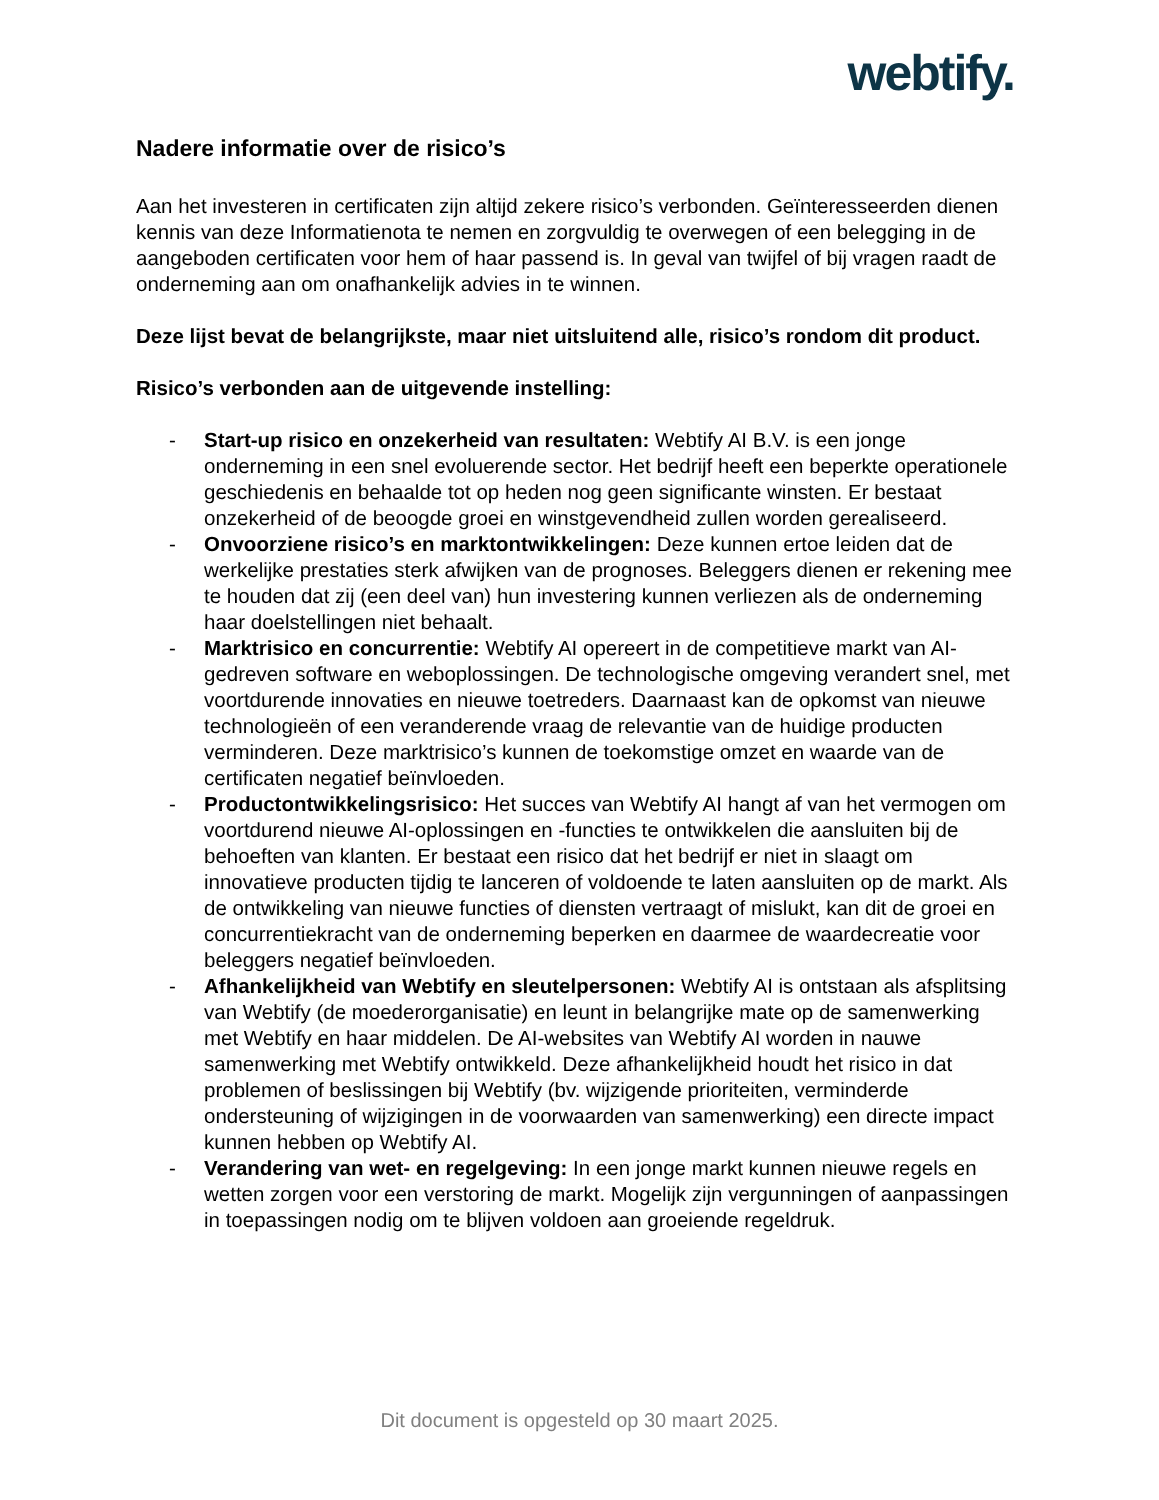webtify.
Nadere informatie over de risico’s
Aan het investeren in certificaten zijn altijd zekere risico’s verbonden. Geïnteresseerden dienen kennis van deze Informatienota te nemen en zorgvuldig te overwegen of een belegging in de aangeboden certificaten voor hem of haar passend is. In geval van twijfel of bij vragen raadt de onderneming aan om onafhankelijk advies in te winnen.
Deze lijst bevat de belangrijkste, maar niet uitsluitend alle, risico’s rondom dit product.
Risico’s verbonden aan de uitgevende instelling:
- Start-up risico en onzekerheid van resultaten: Webtify AI B.V. is een jonge onderneming in een snel evoluerende sector. Het bedrijf heeft een beperkte operationele geschiedenis en behaalde tot op heden nog geen significante winsten. Er bestaat onzekerheid of de beoogde groei en winstgevendheid zullen worden gerealiseerd.
- Onvoorziene risico’s en marktontwikkelingen: Deze kunnen ertoe leiden dat de werkelijke prestaties sterk afwijken van de prognoses. Beleggers dienen er rekening mee te houden dat zij (een deel van) hun investering kunnen verliezen als de onderneming haar doelstellingen niet behaalt.
- Marktrisico en concurrentie: Webtify AI opereert in de competitieve markt van AI-gedreven software en weboplossingen. De technologische omgeving verandert snel, met voortdurende innovaties en nieuwe toetreders. Daarnaast kan de opkomst van nieuwe technologieën of een veranderende vraag de relevantie van de huidige producten verminderen. Deze marktrisico’s kunnen de toekomstige omzet en waarde van de certificaten negatief beïnvloeden.
- Productontwikkelingsrisico: Het succes van Webtify AI hangt af van het vermogen om voortdurend nieuwe AI-oplossingen en -functies te ontwikkelen die aansluiten bij de behoeften van klanten. Er bestaat een risico dat het bedrijf er niet in slaagt om innovatieve producten tijdig te lanceren of voldoende te laten aansluiten op de markt. Als de ontwikkeling van nieuwe functies of diensten vertraagt of mislukt, kan dit de groei en concurrentiekracht van de onderneming beperken en daarmee de waardecreatie voor beleggers negatief beïnvloeden.
- Afhankelijkheid van Webtify en sleutelpersonen: Webtify AI is ontstaan als afsplitsing van Webtify (de moederorganisatie) en leunt in belangrijke mate op de samenwerking met Webtify en haar middelen. De AI-websites van Webtify AI worden in nauwe samenwerking met Webtify ontwikkeld. Deze afhankelijkheid houdt het risico in dat problemen of beslissingen bij Webtify (bv. wijzigende prioriteiten, verminderde ondersteuning of wijzigingen in de voorwaarden van samenwerking) een directe impact kunnen hebben op Webtify AI.
- Verandering van wet- en regelgeving: In een jonge markt kunnen nieuwe regels en wetten zorgen voor een verstoring de markt. Mogelijk zijn vergunningen of aanpassingen in toepassingen nodig om te blijven voldoen aan groeiende regeldruk.
Dit document is opgesteld op 30 maart 2025.